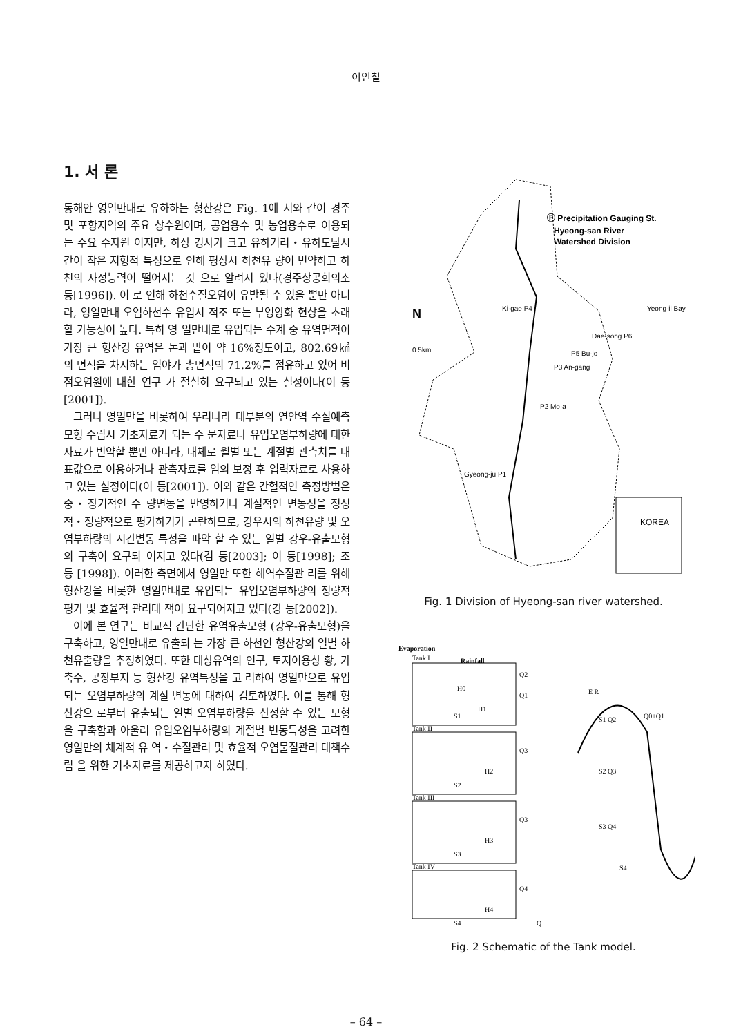이인철
1. 서 론
동해안 영일만내로 유하하는 형산강은 Fig. 1에 서와 같이 경주 및 포항지역의 주요 상수원이며, 공업용수 및 농업용수로 이용되는 주요 수자원 이지만, 하상 경사가 크고 유하거리・유하도달시 간이 작은 지형적 특성으로 인해 평상시 하천유 량이 빈약하고 하천의 자정능력이 떨어지는 것 으로 알려져 있다(경주상공회의소 등[1996]). 이 로 인해 하천수질오염이 유발될 수 있을 뿐만 아니라, 영일만내 오염하천수 유입시 적조 또는 부영양화 현상을 초래할 가능성이 높다. 특히 영 일만내로 유입되는 수계 중 유역면적이 가장 큰 형산강 유역은 논과 밭이 약 16%정도이고, 802.69㎢의 면적을 차지하는 임야가 총면적의 71.2%를 점유하고 있어 비점오염원에 대한 연구 가 절실히 요구되고 있는 실정이다(이 등[2001]).
그러나 영일만을 비롯하여 우리나라 대부분의 연안역 수질예측모형 수립시 기초자료가 되는 수 문자료나 유입오염부하량에 대한 자료가 빈약할 뿐만 아니라, 대체로 월별 또는 계절별 관측치를 대표값으로 이용하거나 관측자료를 임의 보정 후 입력자료로 사용하고 있는 실정이다(이 등[2001]). 이와 같은 간헐적인 측정방법은 중・장기적인 수 량변동을 반영하거나 계절적인 변동성을 정성 적・정량적으로 평가하기가 곤란하므로, 강우시의 하천유량 및 오염부하량의 시간변동 특성을 파악 할 수 있는 일별 강우-유출모형의 구축이 요구되 어지고 있다(김 등[2003]; 이 등[1998]; 조 등 [1998]). 이러한 측면에서 영일만 또한 해역수질관 리를 위해 형산강을 비롯한 영일만내로 유입되는 유입오염부하량의 정량적 평가 및 효율적 관리대 책이 요구되어지고 있다(강 등[2002]).
이에 본 연구는 비교적 간단한 유역유출모형 (강우-유출모형)을 구축하고, 영일만내로 유출되 는 가장 큰 하천인 형산강의 일별 하천유출량을 추정하였다. 또한 대상유역의 인구, 토지이용상 황, 가축수, 공장부지 등 형산강 유역특성을 고 려하여 영일만으로 유입되는 오염부하량의 계절 변동에 대하여 검토하였다. 이를 통해 형산강으 로부터 유출되는 일별 오염부하량을 산정할 수 있는 모형을 구축함과 아울러 유입오염부하량의 계절별 변동특성을 고려한 영일만의 체계적 유 역・수질관리 및 효율적 오염물질관리 대책수립 을 위한 기초자료를 제공하고자 하였다.
Ⓟ Precipitation Gauging St.
Hyeong-san River
Watershed Division
Ki-gae P4
Yeong-il Bay
Dae-song P6
P5 Bu-jo
P3 An-gang
P2 Mo-a
Gyeong-ju P1
KOREA
N
0 5km
Fig. 1 Division of Hyeong-san river watershed.
Evaporation
Tank I
Rainfall
Tank II
Tank III
Tank IV
Q2
Q1
Q3
Q3
Q4
H0
H1
H2
H3
H4
S1
S2
S3
S4
Q
E R
Q0+Q1
S1 Q2
S2 Q3
S3 Q4
S4
Fig. 2 Schematic of the Tank model.
– 64 –